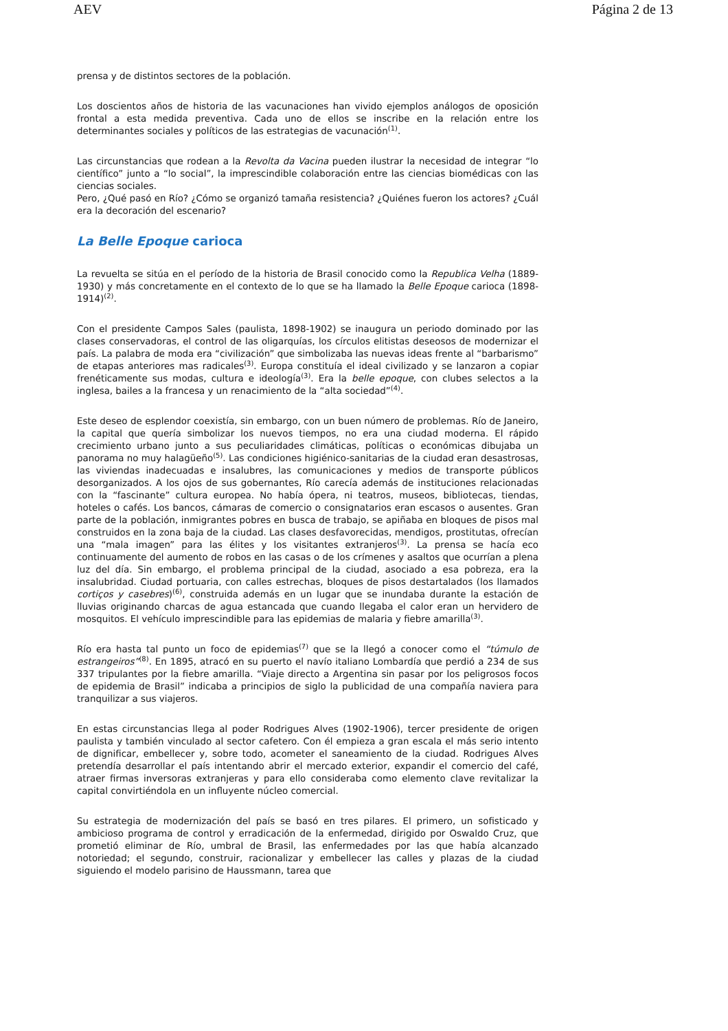AEV Página 2 de 13
prensa y de distintos sectores de la población.
Los doscientos años de historia de las vacunaciones han vivido ejemplos análogos de oposición frontal a esta medida preventiva. Cada uno de ellos se inscribe en la relación entre los determinantes sociales y políticos de las estrategias de vacunación<sup>(1)</sup>.
Las circunstancias que rodean a la Revolta da Vacina pueden ilustrar la necesidad de integrar “lo científico” junto a “lo social”, la imprescindible colaboración entre las ciencias biomédicas con las ciencias sociales.
Pero, ¿Qué pasó en Río? ¿Cómo se organizó tamaña resistencia? ¿Quiénes fueron los actores? ¿Cuál era la decoración del escenario?
La Belle Epoque carioca
La revuelta se sitúa en el período de la historia de Brasil conocido como la Republica Velha (1889-1930) y más concretamente en el contexto de lo que se ha llamado la Belle Epoque carioca (1898-1914)<sup>(2)</sup>.
Con el presidente Campos Sales (paulista, 1898-1902) se inaugura un periodo dominado por las clases conservadoras, el control de las oligarquías, los círculos elitistas deseosos de modernizar el país. La palabra de moda era “civilización” que simbolizaba las nuevas ideas frente al “barbarismo” de etapas anteriores mas radicales<sup>(3)</sup>. Europa constituía el ideal civilizado y se lanzaron a copiar frenéticamente sus modas, cultura e ideología<sup>(3)</sup>. Era la belle epoque, con clubes selectos a la inglesa, bailes a la francesa y un renacimiento de la “alta sociedad”<sup>(4)</sup>.
Este deseo de esplendor coexistía, sin embargo, con un buen número de problemas. Río de Janeiro, la capital que quería simbolizar los nuevos tiempos, no era una ciudad moderna. El rápido crecimiento urbano junto a sus peculiaridades climáticas, políticas o económicas dibujaba un panorama no muy halagüeño<sup>(5)</sup>. Las condiciones higiénico-sanitarias de la ciudad eran desastrosas, las viviendas inadecuadas e insalubres, las comunicaciones y medios de transporte públicos desorganizados. A los ojos de sus gobernantes, Río carecía además de instituciones relacionadas con la “fascinante” cultura europea. No había ópera, ni teatros, museos, bibliotecas, tiendas, hoteles o cafés. Los bancos, cámaras de comercio o consignatarios eran escasos o ausentes. Gran parte de la población, inmigrantes pobres en busca de trabajo, se apiñaba en bloques de pisos mal construidos en la zona baja de la ciudad. Las clases desfavorecidas, mendigos, prostitutas, ofrecían una “mala imagen” para las élites y los visitantes extranjeros<sup>(3)</sup>. La prensa se hacía eco continuamente del aumento de robos en las casas o de los crímenes y asaltos que ocurrían a plena luz del día. Sin embargo, el problema principal de la ciudad, asociado a esa pobreza, era la insalubridad. Ciudad portuaria, con calles estrechas, bloques de pisos destartalados (los llamados cortiços y casebres)<sup>(6)</sup>, construida además en un lugar que se inundaba durante la estación de lluvias originando charcas de agua estancada que cuando llegaba el calor eran un hervidero de mosquitos. El vehículo imprescindible para las epidemias de malaria y fiebre amarilla<sup>(3)</sup>.
Río era hasta tal punto un foco de epidemias<sup>(7)</sup> que se la llegó a conocer como el “túmulo de estrangeiros”<sup>(8)</sup>. En 1895, atracó en su puerto el navío italiano Lombardía que perdió a 234 de sus 337 tripulantes por la fiebre amarilla. “Viaje directo a Argentina sin pasar por los peligrosos focos de epidemia de Brasil” indicaba a principios de siglo la publicidad de una compañía naviera para tranquilizar a sus viajeros.
En estas circunstancias llega al poder Rodrigues Alves (1902-1906), tercer presidente de origen paulista y también vinculado al sector cafetero. Con él empieza a gran escala el más serio intento de dignificar, embellecer y, sobre todo, acometer el saneamiento de la ciudad. Rodrigues Alves pretendía desarrollar el país intentando abrir el mercado exterior, expandir el comercio del café, atraer firmas inversoras extranjeras y para ello consideraba como elemento clave revitalizar la capital convirtiéndola en un influyente núcleo comercial.
Su estrategia de modernización del país se basó en tres pilares. El primero, un sofisticado y ambicioso programa de control y erradicación de la enfermedad, dirigido por Oswaldo Cruz, que prometió eliminar de Río, umbral de Brasil, las enfermedades por las que había alcanzado notoriedad; el segundo, construir, racionalizar y embellecer las calles y plazas de la ciudad siguiendo el modelo parisino de Haussmann, tarea que